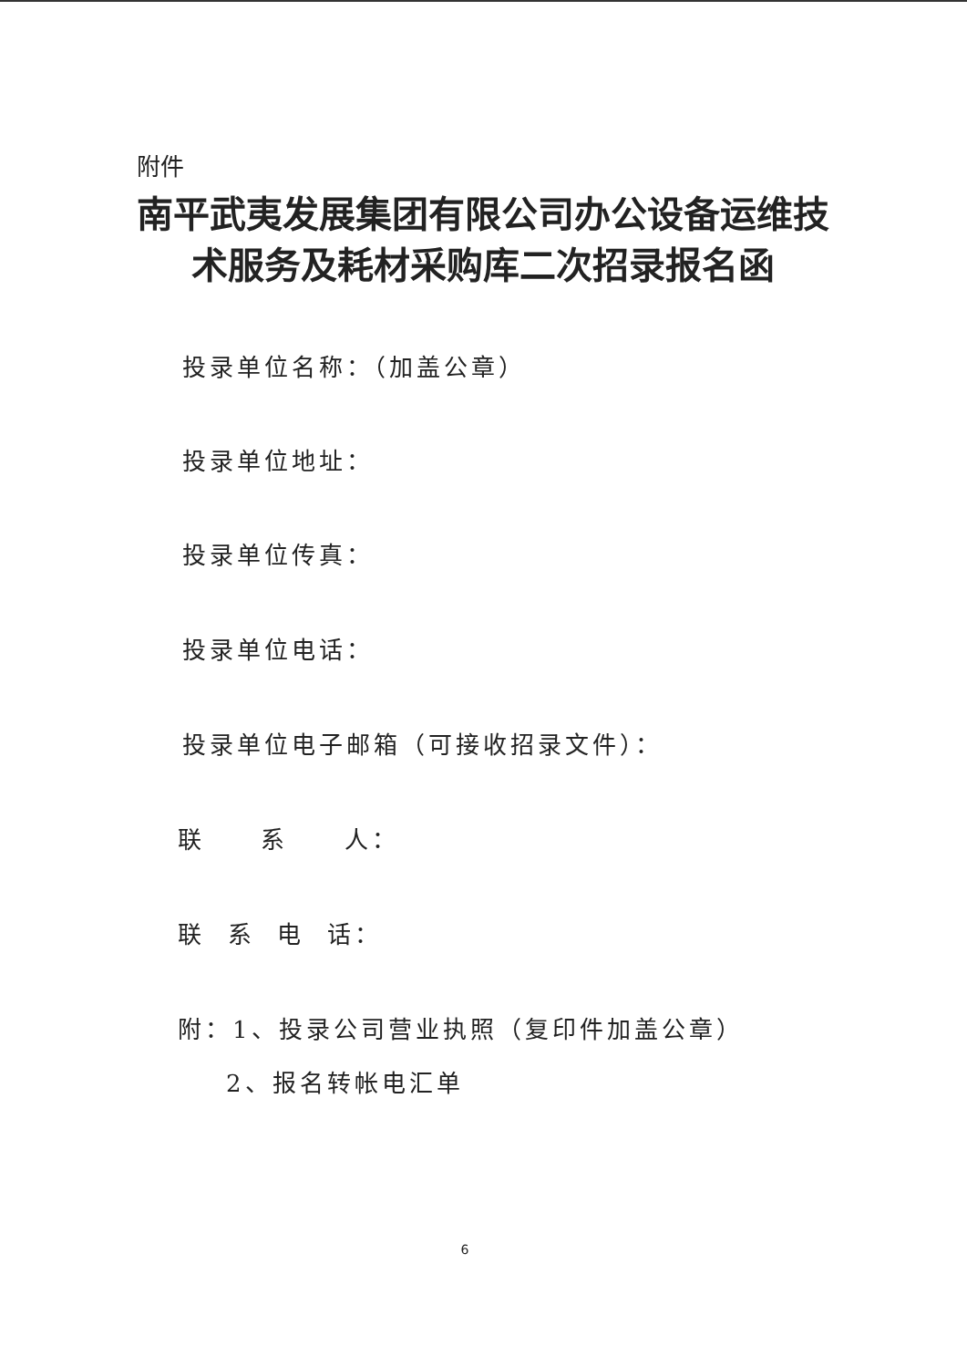附件
南平武夷发展集团有限公司办公设备运维技术服务及耗材采购库二次招录报名函
投录单位名称：（加盖公章）
投录单位地址：
投录单位传真：
投录单位电话：
投录单位电子邮箱（可接收招录文件）：
联 系 人：
联 系 电 话：
附：1、投录公司营业执照（复印件加盖公章）
2、报名转帐电汇单
6